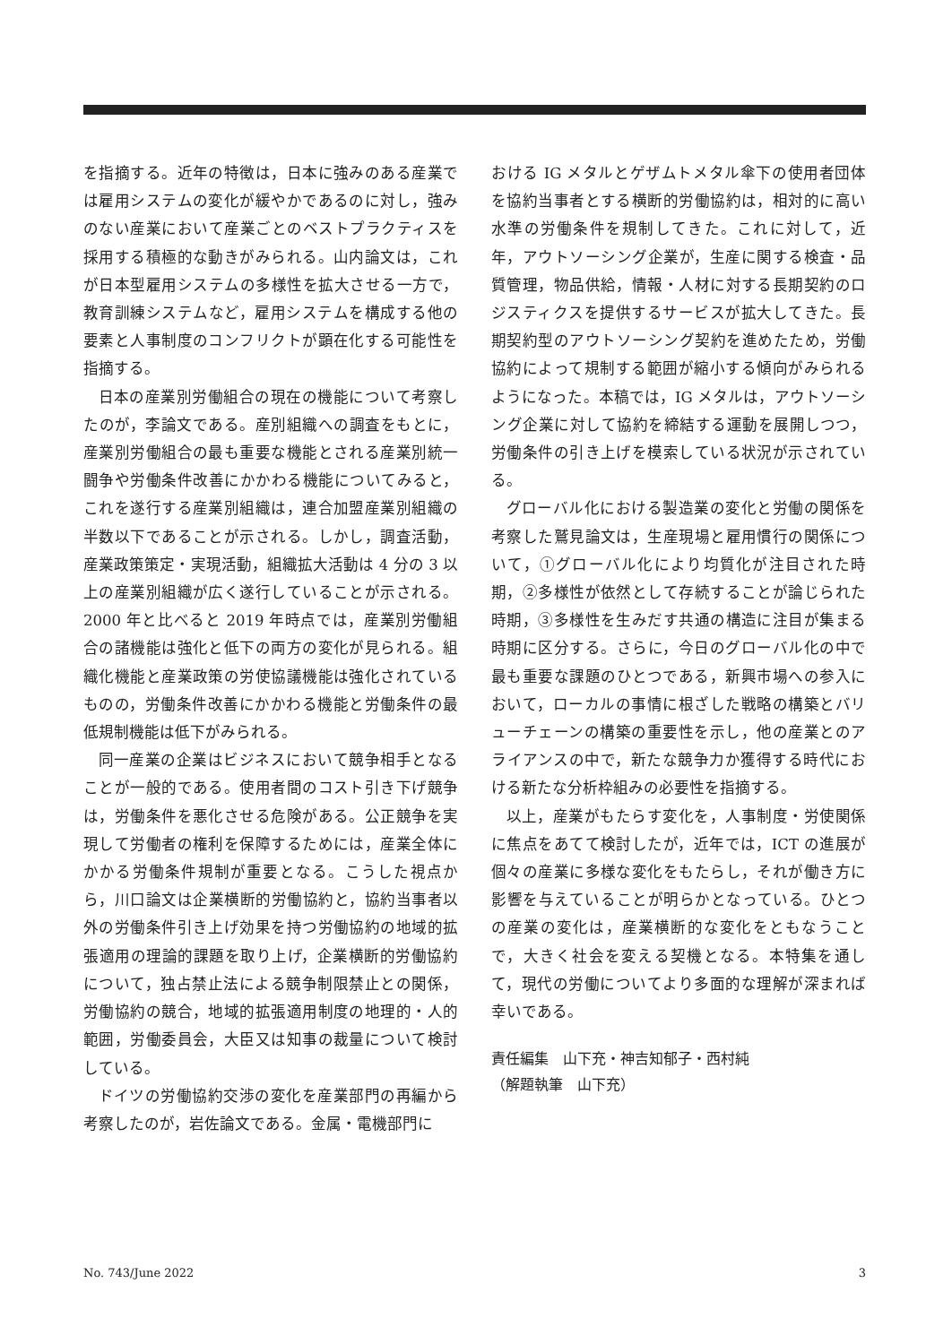を指摘する。近年の特徴は，日本に強みのある産業では雇用システムの変化が緩やかであるのに対し，強みのない産業において産業ごとのベストプラクティスを採用する積極的な動きがみられる。山内論文は，これが日本型雇用システムの多様性を拡大させる一方で，教育訓練システムなど，雇用システムを構成する他の要素と人事制度のコンフリクトが顕在化する可能性を指摘する。
日本の産業別労働組合の現在の機能について考察したのが，李論文である。産別組織への調査をもとに，産業別労働組合の最も重要な機能とされる産業別統一闘争や労働条件改善にかかわる機能についてみると，これを遂行する産業別組織は，連合加盟産業別組織の半数以下であることが示される。しかし，調査活動，産業政策策定・実現活動，組織拡大活動は 4 分の 3 以上の産業別組織が広く遂行していることが示される。2000 年と比べると 2019 年時点では，産業別労働組合の諸機能は強化と低下の両方の変化が見られる。組織化機能と産業政策の労使協議機能は強化されているものの，労働条件改善にかかわる機能と労働条件の最低規制機能は低下がみられる。
同一産業の企業はビジネスにおいて競争相手となることが一般的である。使用者間のコスト引き下げ競争は，労働条件を悪化させる危険がある。公正競争を実現して労働者の権利を保障するためには，産業全体にかかる労働条件規制が重要となる。こうした視点から，川口論文は企業横断的労働協約と，協約当事者以外の労働条件引き上げ効果を持つ労働協約の地域的拡張適用の理論的課題を取り上げ，企業横断的労働協約について，独占禁止法による競争制限禁止との関係，労働協約の競合，地域的拡張適用制度の地理的・人的範囲，労働委員会，大臣又は知事の裁量について検討している。
ドイツの労働協約交渉の変化を産業部門の再編から考察したのが，岩佐論文である。金属・電機部門に
おける IG メタルとゲザムトメタル傘下の使用者団体を協約当事者とする横断的労働協約は，相対的に高い水準の労働条件を規制してきた。これに対して，近年，アウトソーシング企業が，生産に関する検査・品質管理，物品供給，情報・人材に対する長期契約のロジスティクスを提供するサービスが拡大してきた。長期契約型のアウトソーシング契約を進めたため，労働協約によって規制する範囲が縮小する傾向がみられるようになった。本稿では，IG メタルは，アウトソーシング企業に対して協約を締結する運動を展開しつつ，労働条件の引き上げを模索している状況が示されている。
グローバル化における製造業の変化と労働の関係を考察した鷲見論文は，生産現場と雇用慣行の関係について，①グローバル化により均質化が注目された時期，②多様性が依然として存続することが論じられた時期，③多様性を生みだす共通の構造に注目が集まる時期に区分する。さらに，今日のグローバル化の中で最も重要な課題のひとつである，新興市場への参入において，ローカルの事情に根ざした戦略の構築とバリューチェーンの構築の重要性を示し，他の産業とのアライアンスの中で，新たな競争力か獲得する時代における新たな分析枠組みの必要性を指摘する。
以上，産業がもたらす変化を，人事制度・労使関係に焦点をあてて検討したが，近年では，ICT の進展が個々の産業に多様な変化をもたらし，それが働き方に影響を与えていることが明らかとなっている。ひとつの産業の変化は，産業横断的な変化をともなうことで，大きく社会を変える契機となる。本特集を通して，現代の労働についてより多面的な理解が深まれば幸いである。
責任編集　山下充・神吉知郁子・西村純
（解題執筆　山下充）
No. 743/June 2022 3